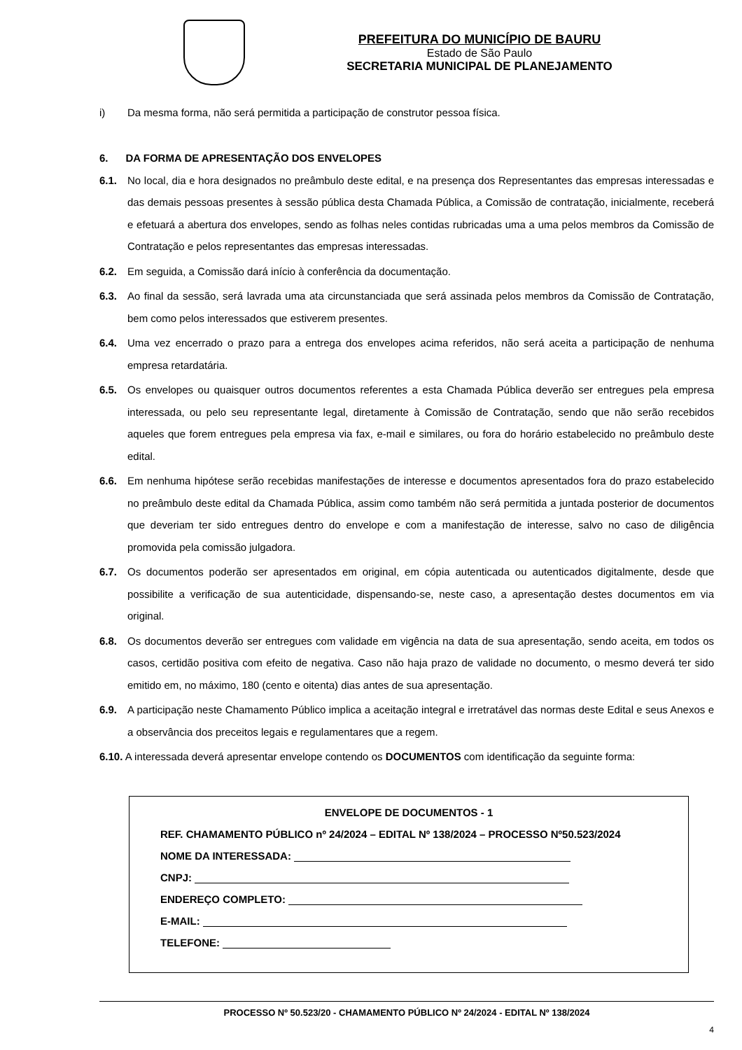PREFEITURA DO MUNICÍPIO DE BAURU
Estado de São Paulo
SECRETARIA MUNICIPAL DE PLANEJAMENTO
i) Da mesma forma, não será permitida a participação de construtor pessoa física.
6. DA FORMA DE APRESENTAÇÃO DOS ENVELOPES
6.1. No local, dia e hora designados no preâmbulo deste edital, e na presença dos Representantes das empresas interessadas e das demais pessoas presentes à sessão pública desta Chamada Pública, a Comissão de contratação, inicialmente, receberá e efetuará a abertura dos envelopes, sendo as folhas neles contidas rubricadas uma a uma pelos membros da Comissão de Contratação e pelos representantes das empresas interessadas.
6.2. Em seguida, a Comissão dará início à conferência da documentação.
6.3. Ao final da sessão, será lavrada uma ata circunstanciada que será assinada pelos membros da Comissão de Contratação, bem como pelos interessados que estiverem presentes.
6.4. Uma vez encerrado o prazo para a entrega dos envelopes acima referidos, não será aceita a participação de nenhuma empresa retardatária.
6.5. Os envelopes ou quaisquer outros documentos referentes a esta Chamada Pública deverão ser entregues pela empresa interessada, ou pelo seu representante legal, diretamente à Comissão de Contratação, sendo que não serão recebidos aqueles que forem entregues pela empresa via fax, e-mail e similares, ou fora do horário estabelecido no preâmbulo deste edital.
6.6. Em nenhuma hipótese serão recebidas manifestações de interesse e documentos apresentados fora do prazo estabelecido no preâmbulo deste edital da Chamada Pública, assim como também não será permitida a juntada posterior de documentos que deveriam ter sido entregues dentro do envelope e com a manifestação de interesse, salvo no caso de diligência promovida pela comissão julgadora.
6.7. Os documentos poderão ser apresentados em original, em cópia autenticada ou autenticados digitalmente, desde que possibilite a verificação de sua autenticidade, dispensando-se, neste caso, a apresentação destes documentos em via original.
6.8. Os documentos deverão ser entregues com validade em vigência na data de sua apresentação, sendo aceita, em todos os casos, certidão positiva com efeito de negativa. Caso não haja prazo de validade no documento, o mesmo deverá ter sido emitido em, no máximo, 180 (cento e oitenta) dias antes de sua apresentação.
6.9. A participação neste Chamamento Público implica a aceitação integral e irretratável das normas deste Edital e seus Anexos e a observância dos preceitos legais e regulamentares que a regem.
6.10. A interessada deverá apresentar envelope contendo os DOCUMENTOS com identificação da seguinte forma:
ENVELOPE DE DOCUMENTOS - 1
REF. CHAMAMENTO PÚBLICO nº 24/2024 – EDITAL Nº 138/2024 – PROCESSO Nº50.523/2024
NOME DA INTERESSADA:
CNPJ:
ENDEREÇO COMPLETO:
E-MAIL:
TELEFONE:
PROCESSO Nº 50.523/20 - CHAMAMENTO PÚBLICO Nº 24/2024 - EDITAL Nº 138/2024
4